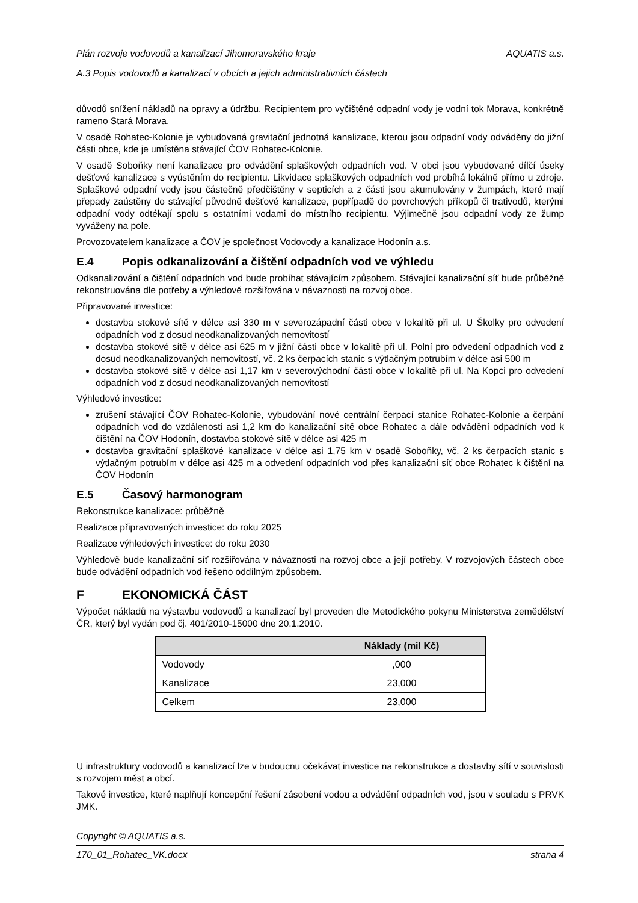Plán rozvoje vodovodů a kanalizací Jihomoravského kraje AQUATIS a.s.
A.3 Popis vodovodů a kanalizací v obcích a jejich administrativních částech
důvodů snížení nákladů na opravy a údržbu. Recipientem pro vyčištěné odpadní vody je vodní tok Morava, konkrétně rameno Stará Morava.
V osadě Rohatec-Kolonie je vybudovaná gravitační jednotná kanalizace, kterou jsou odpadní vody odváděny do jižní části obce, kde je umístěna stávající ČOV Rohatec-Kolonie.
V osadě Soboňky není kanalizace pro odvádění splaškových odpadních vod. V obci jsou vybudované dílčí úseky dešťové kanalizace s vyústěním do recipientu. Likvidace splaškových odpadních vod probíhá lokálně přímo u zdroje. Splaškové odpadní vody jsou částečně předčištěny v septicích a z části jsou akumulovány v žumpách, které mají přepady zaústěny do stávající původně dešťové kanalizace, popřípadě do povrchových příkopů či trativodů, kterými odpadní vody odtékají spolu s ostatními vodami do místního recipientu. Výjimečně jsou odpadní vody ze žump vyváženy na pole.
Provozovatelem kanalizace a ČOV je společnost Vodovody a kanalizace Hodonín a.s.
E.4 Popis odkanalizování a čištění odpadních vod ve výhledu
Odkanalizování a čištění odpadních vod bude probíhat stávajícím způsobem. Stávající kanalizační síť bude průběžně rekonstruována dle potřeby a výhledově rozšiřována v návaznosti na rozvoj obce.
Připravované investice:
dostavba stokové sítě v délce asi 330 m v severozápadní části obce v lokalitě při ul. U Školky pro odvedení odpadních vod z dosud neodkanalizovaných nemovitostí
dostavba stokové sítě v délce asi 625 m v jižní části obce v lokalitě při ul. Polní pro odvedení odpadních vod z dosud neodkanalizovaných nemovitostí, vč. 2 ks čerpacích stanic s výtlačným potrubím v délce asi 500 m
dostavba stokové sítě v délce asi 1,17 km v severovýchodní části obce v lokalitě při ul. Na Kopci pro odvedení odpadních vod z dosud neodkanalizovaných nemovitostí
Výhledové investice:
zrušení stávající ČOV Rohatec-Kolonie, vybudování nové centrální čerpací stanice Rohatec-Kolonie a čerpání odpadních vod do vzdálenosti asi 1,2 km do kanalizační sítě obce Rohatec a dále odvádění odpadních vod k čištění na ČOV Hodonín, dostavba stokové sítě v délce asi 425 m
dostavba gravitační splaškové kanalizace v délce asi 1,75 km v osadě Soboňky, vč. 2 ks čerpacích stanic s výtlačným potrubím v délce asi 425 m a odvedení odpadních vod přes kanalizační síť obce Rohatec k čištění na ČOV Hodonín
E.5 Časový harmonogram
Rekonstrukce kanalizace: průběžně
Realizace připravovaných investice: do roku 2025
Realizace výhledových investice: do roku 2030
Výhledově bude kanalizační síť rozšiřována v návaznosti na rozvoj obce a její potřeby. V rozvojových částech obce bude odvádění odpadních vod řešeno oddílným způsobem.
F EKONOMICKÁ ČÁST
Výpočet nákladů na výstavbu vodovodů a kanalizací byl proveden dle Metodického pokynu Ministerstva zemědělství ČR, který byl vydán pod čj. 401/2010-15000 dne 20.1.2010.
| | Náklady (mil Kč) |
| --- | --- |
| Vodovody | ,000 |
| Kanalizace | 23,000 |
| Celkem | 23,000 |
U infrastruktury vodovodů a kanalizací lze v budoucnu očekávat investice na rekonstrukce a dostavby sítí v souvislosti s rozvojem měst a obcí.
Takové investice, které naplňují koncepční řešení zásobení vodou a odvádění odpadních vod, jsou v souladu s PRVK JMK.
Copyright © AQUATIS a.s.
170_01_Rohatec_VK.docx strana 4